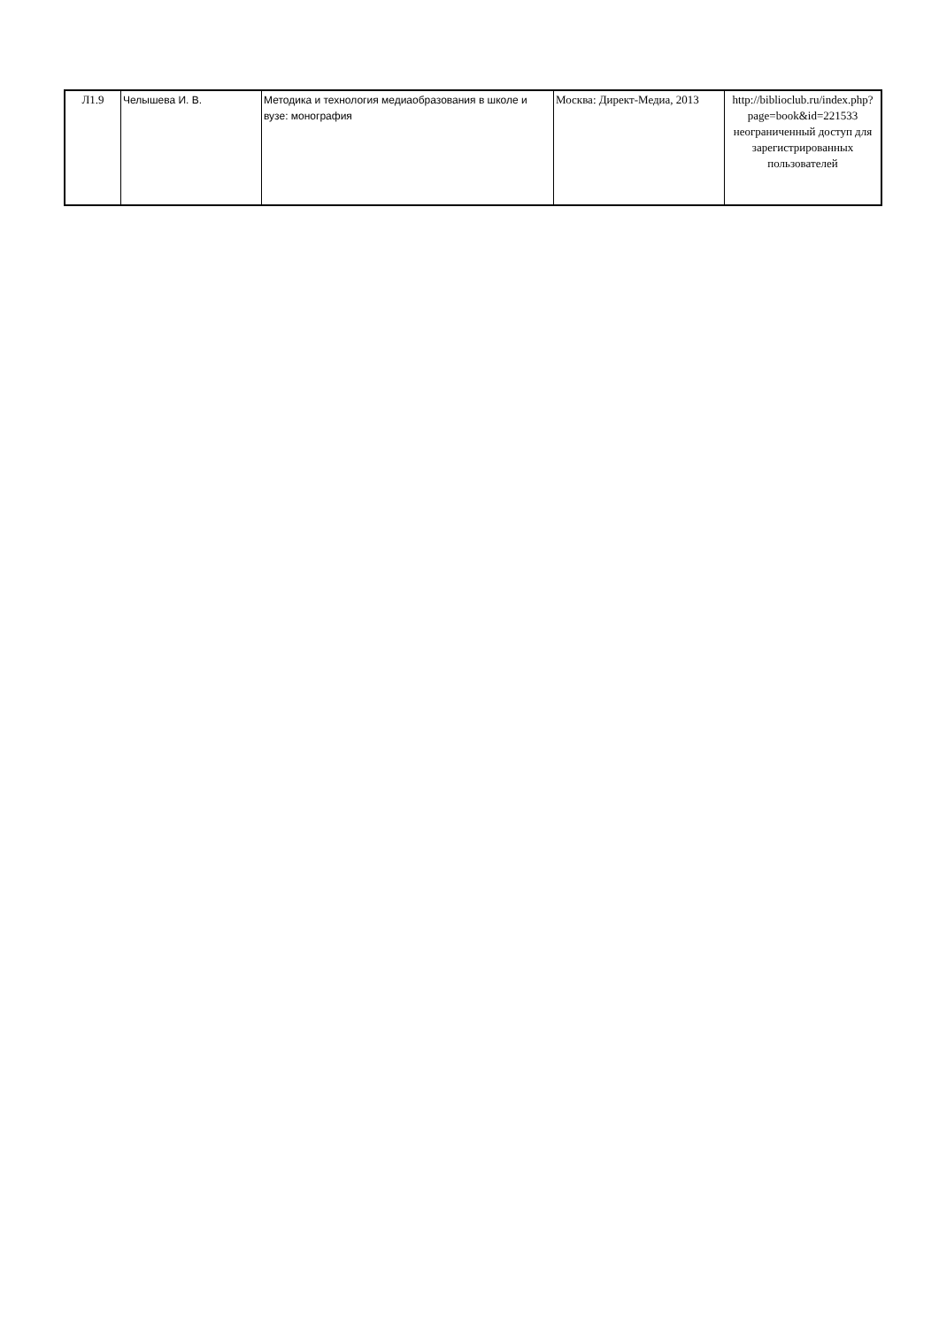| Л1.9 | Челышева И. В. | Методика и технология медиаобразования в школе и вузе: монография | Москва: Директ-Медиа, 2013 | http://biblioclub.ru/index.php? page=book&id=221533 неограниченный доступ для зарегистрированных пользователей |